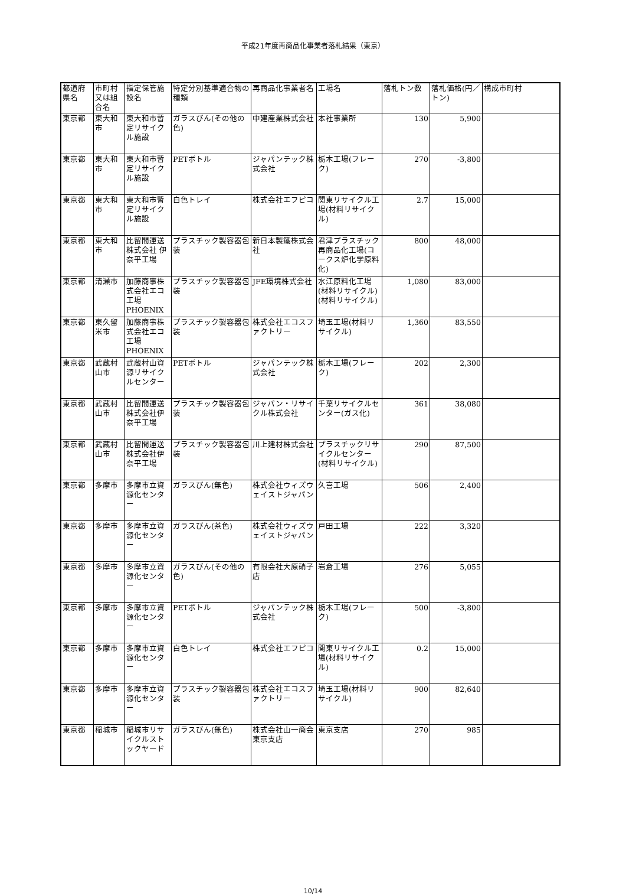平成21年度再商品化事業者落札結果（東京）
| 都道府県名 | 市町村又は組合名 | 指定保管施設名 | 特定分別基準適合物の種類 | 再商品化事業者名 | 工場名 | 落札トン数 | 落札価格(円／トン) | 構成市町村 |
| --- | --- | --- | --- | --- | --- | --- | --- | --- |
| 東京都 | 東大和市 | 東大和市暫定リサイクル施設 | ガラスびん(その他の色) | 中建産業株式会社 | 本社事業所 | 130 | 5,900 | |
| 東京都 | 東大和市 | 東大和市暫定リサイクル施設 | PETボトル | ジャパンテック株式会社 | 栃木工場(フレーク) | 270 | -3,800 | |
| 東京都 | 東大和市 | 東大和市暫定リサイクル施設 | 白色トレイ | 株式会社エフピコ | 関東リサイクル工場(材料リサイクル) | 2.7 | 15,000 | |
| 東京都 | 東大和市 | 比留間運送株式会社 伊奈平工場 | プラスチック製容器包装 | 新日本製鐵株式会社 | 君津プラスチック再商品化工場(コークス炉化学原料化) | 800 | 48,000 | |
| 東京都 | 清瀬市 | 加藤商事株式会社エコ工場PHOENIX | プラスチック製容器包装 | JFE環境株式会社 | 水江原料化工場(材料リサイクル)(材料リサイクル) | 1,080 | 83,000 | |
| 東京都 | 東久留米市 | 加藤商事株式会社エコ工場PHOENIX | プラスチック製容器包装 | 株式会社エコスファクトリー | 埼玉工場(材料リサイクル) | 1,360 | 83,550 | |
| 東京都 | 武蔵村山市 | 武蔵村山資源リサイクルセンター | PETボトル | ジャパンテック株式会社 | 栃木工場(フレーク) | 202 | 2,300 | |
| 東京都 | 武蔵村山市 | 比留間運送株式会社伊奈平工場 | プラスチック製容器包装 | ジャパン・リサイクル株式会社 | 千葉リサイクルセンター(ガス化) | 361 | 38,080 | |
| 東京都 | 武蔵村山市 | 比留間運送株式会社伊奈平工場 | プラスチック製容器包装 | 川上建材株式会社 | プラスチックリサイクルセンター(材料リサイクル) | 290 | 87,500 | |
| 東京都 | 多摩市 | 多摩市立資源化センター | ガラスびん(無色) | 株式会社ウィズウェイストジャパン | 久喜工場 | 506 | 2,400 | |
| 東京都 | 多摩市 | 多摩市立資源化センター | ガラスびん(茶色) | 株式会社ウィズウェイストジャパン | 戸田工場 | 222 | 3,320 | |
| 東京都 | 多摩市 | 多摩市立資源化センター | ガラスびん(その他の色) | 有限会社大原硝子店 | 岩倉工場 | 276 | 5,055 | |
| 東京都 | 多摩市 | 多摩市立資源化センター | PETボトル | ジャパンテック株式会社 | 栃木工場(フレーク) | 500 | -3,800 | |
| 東京都 | 多摩市 | 多摩市立資源化センター | 白色トレイ | 株式会社エフピコ | 関東リサイクル工場(材料リサイクル) | 0.2 | 15,000 | |
| 東京都 | 多摩市 | 多摩市立資源化センター | プラスチック製容器包装 | 株式会社エコスファクトリー | 埼玉工場(材料リサイクル) | 900 | 82,640 | |
| 東京都 | 稲城市 | 稲城市リサイクルストックヤード | ガラスびん(無色) | 株式会社山一商会東京支店 | 東京支店 | 270 | 985 | |
10/14